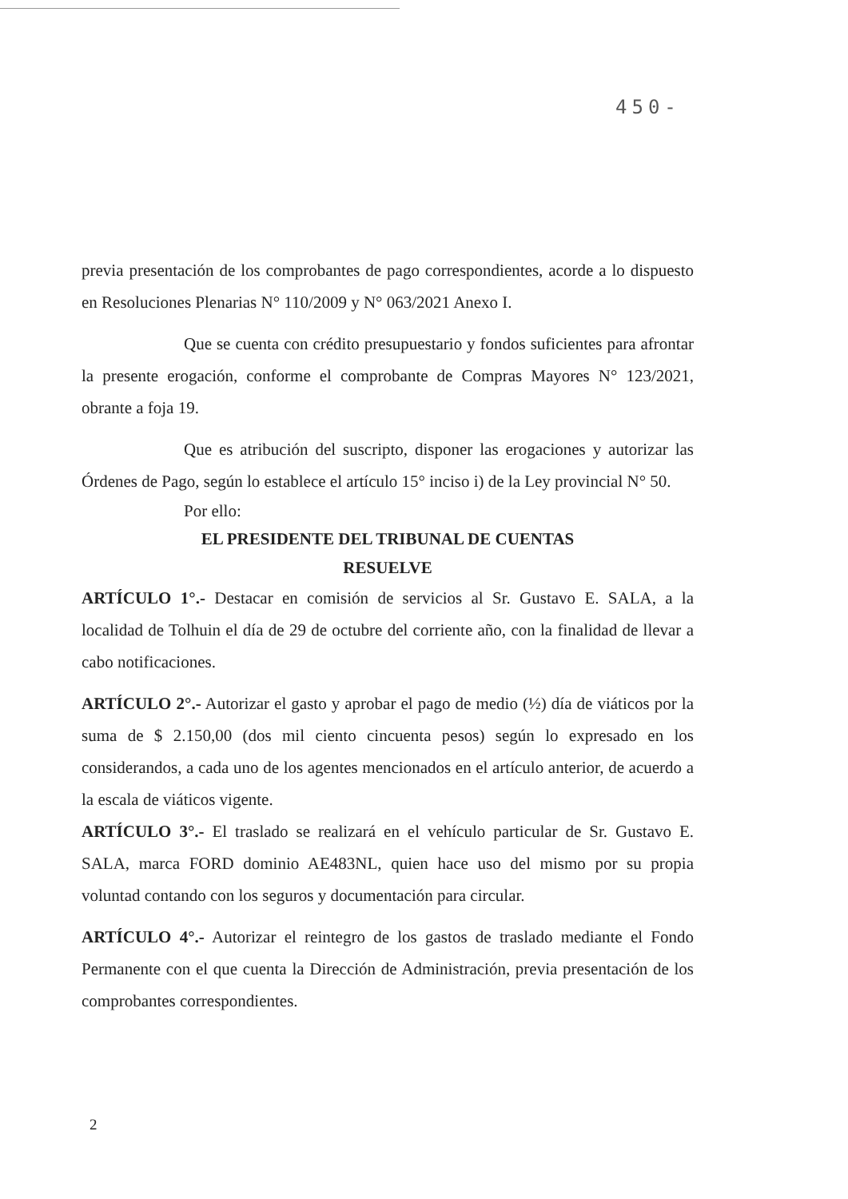450-
previa presentación de los comprobantes de pago correspondientes, acorde a lo dispuesto en Resoluciones Plenarias N° 110/2009 y N° 063/2021 Anexo I.
Que se cuenta con crédito presupuestario y fondos suficientes para afrontar la presente erogación, conforme el comprobante de Compras Mayores N° 123/2021, obrante a foja 19.
Que es atribución del suscripto, disponer las erogaciones y autorizar las Órdenes de Pago, según lo establece el artículo 15° inciso i) de la Ley provincial N° 50.
Por ello:
EL PRESIDENTE DEL TRIBUNAL DE CUENTAS
RESUELVE
ARTÍCULO 1°.- Destacar en comisión de servicios al Sr. Gustavo E. SALA, a la localidad de Tolhuin el día de 29 de octubre del corriente año, con la finalidad de llevar a cabo notificaciones.
ARTÍCULO 2°.- Autorizar el gasto y aprobar el pago de medio (½) día de viáticos por la suma de $ 2.150,00 (dos mil ciento cincuenta pesos) según lo expresado en los considerandos, a cada uno de los agentes mencionados en el artículo anterior, de acuerdo a la escala de viáticos vigente.
ARTÍCULO 3°.- El traslado se realizará en el vehículo particular de Sr. Gustavo E. SALA, marca FORD dominio AE483NL, quien hace uso del mismo por su propia voluntad contando con los seguros y documentación para circular.
ARTÍCULO 4°.- Autorizar el reintegro de los gastos de traslado mediante el Fondo Permanente con el que cuenta la Dirección de Administración, previa presentación de los comprobantes correspondientes.
2